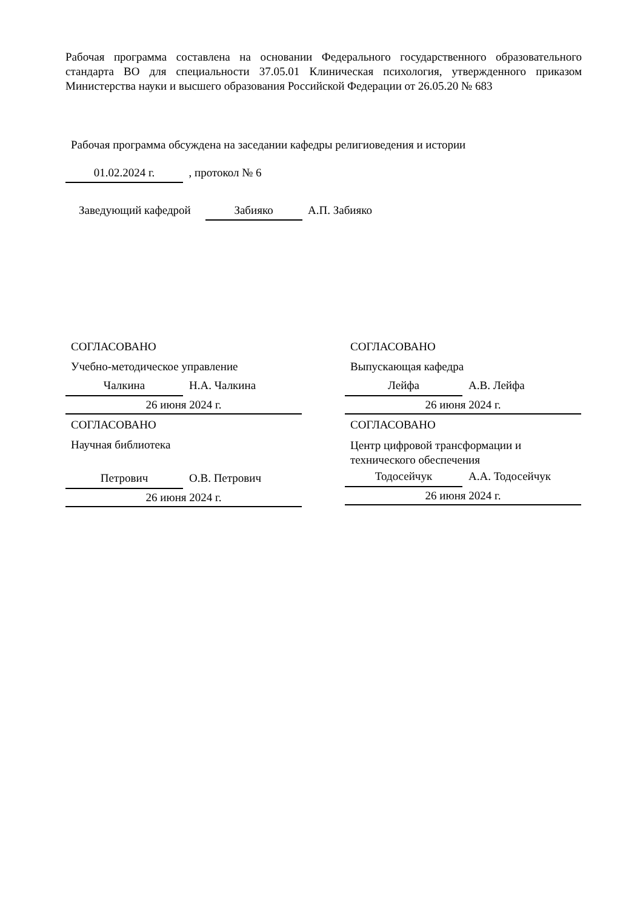Рабочая программа составлена на основании Федерального государственного образовательного стандарта ВО для специальности 37.05.01 Клиническая психология, утвержденного приказом Министерства науки и высшего образования Российской Федерации от 26.05.20 № 683
Рабочая программа обсуждена на заседании кафедры религиоведения и истории
01.02.2024 г. , протокол № 6
Заведующий кафедрой Забияко А.П. Забияко
СОГЛАСОВАНО
Учебно-методическое управление
Чалкина
Н.А. Чалкина
26 июня 2024 г.
СОГЛАСОВАНО
Научная библиотека
Петрович
О.В. Петрович
26 июня 2024 г.
СОГЛАСОВАНО
Выпускающая кафедра
Лейфа
А.В. Лейфа
26 июня 2024 г.
СОГЛАСОВАНО
Центр цифровой трансформации и
технического обеспечения
Тодосейчук
А.А. Тодосейчук
26 июня 2024 г.